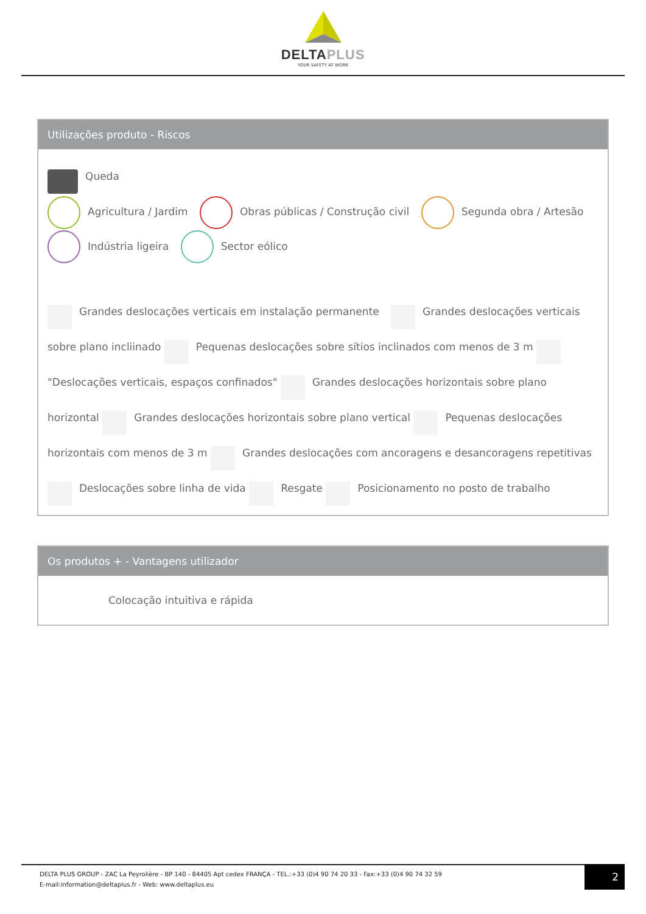DELTAPLUS
YOUR SAFETY AT WORK
Utilizações produto - Riscos
Queda
Agricultura / Jardim Obras públicas / Construção civil Segunda obra / Artesão
Indústria ligeira Sector eólico
Grandes deslocações verticais em instalação permanente Grandes deslocações verticais sobre plano incliinado Pequenas deslocações sobre sítios inclinados com menos de 3 m "Deslocações verticais, espaços confinados" Grandes deslocações horizontais sobre plano horizontal Grandes deslocações horizontais sobre plano vertical Pequenas deslocações horizontais com menos de 3 m Grandes deslocações com ancoragens e desancoragens repetitivas Deslocações sobre linha de vida Resgate Posicionamento no posto de trabalho
Os produtos + - Vantagens utilizador
Colocação intuitiva e rápida
DELTA PLUS GROUP - ZAC La Peyrolière - BP 140 - 84405 Apt cedex FRANÇA - TEL.:+33 (0)4 90 74 20 33 - Fax:+33 (0)4 90 74 32 59
E-mail:information@deltaplus.fr - Web: www.deltaplus.eu
2